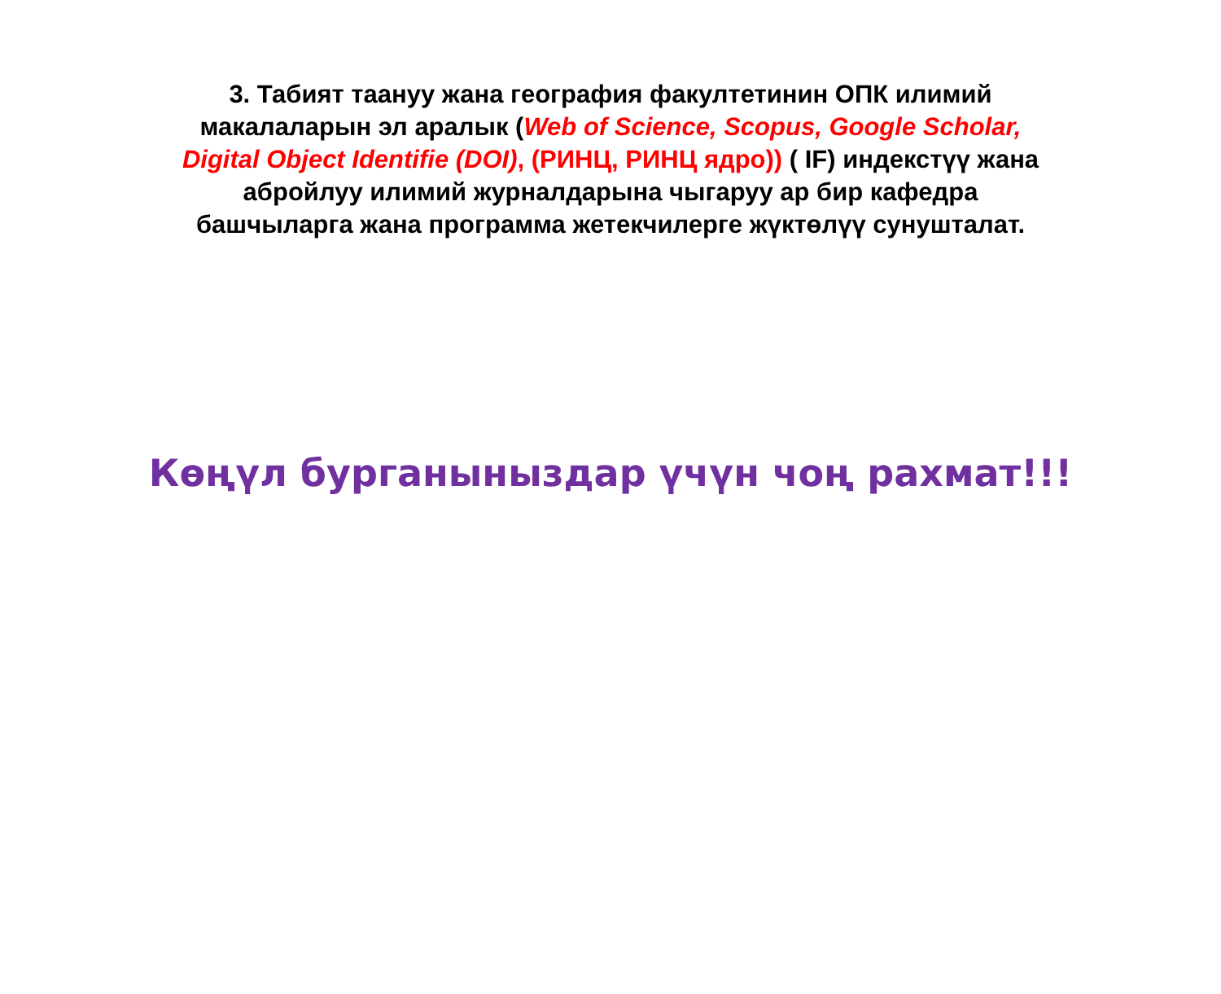3. Табият таануу жана география факултетинин ОПК илимий
макалаларын эл аралык (Web of Science, Scopus, Google Scholar,
Digital Object Identifie (DOI), (РИНЦ, РИНЦ ядро)) ( IF) индекстүү жана
абройлуу илимий журналдарына чыгаруу ар бир кафедра
башчыларга жана программа жетекчилерге жүктөлүү сунушталат.
Көңүл бурганыныздар үчүн чоң рахмат!!!